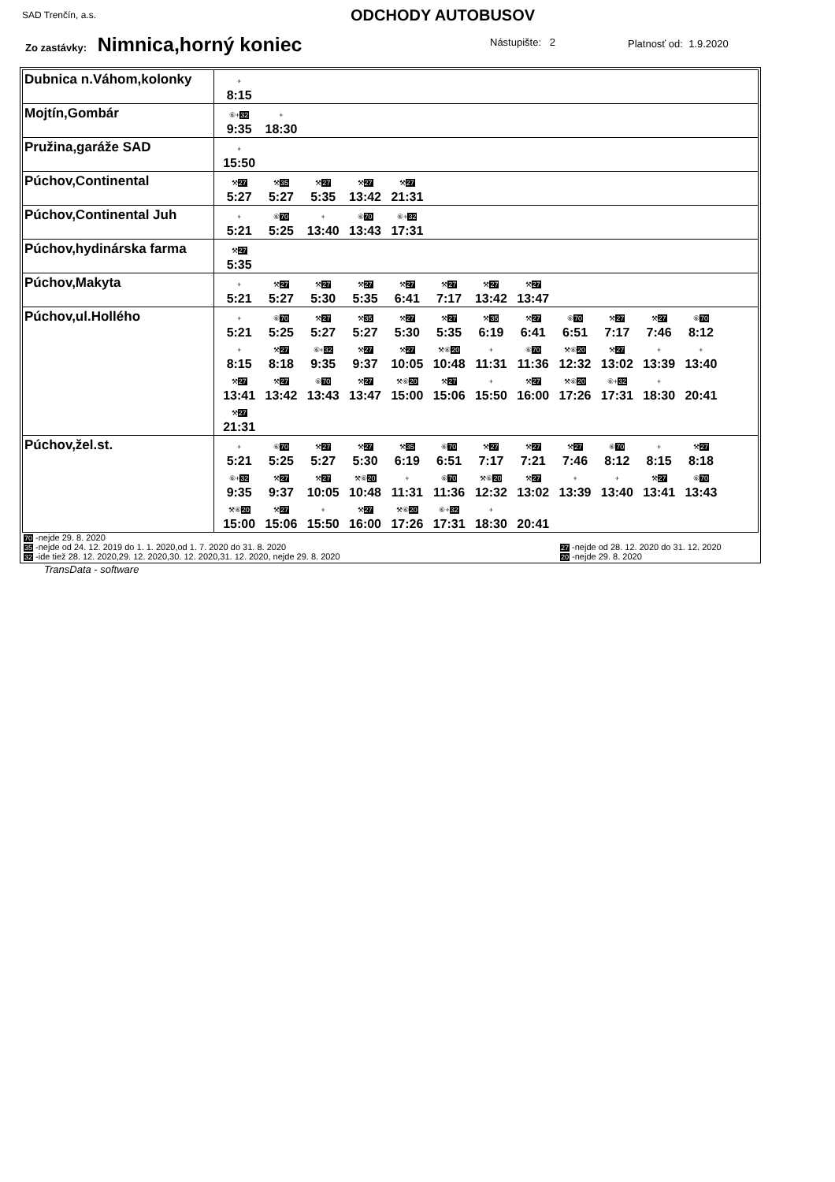SAD Trenčín, a.s. ODCHODY AUTOBUSOV
Zo zastávky: Nimnica,horný koniec
Nástupište: 2 Platnosť od: 1.9.2020
| Dubnica n.Váhom,kolonky | + 8:15 |
| Mojtín,Gombár | ⑥+ 32 9:35 + 18:30 |
| Pružina,garáže SAD | + 15:50 |
| Púchov,Continental | ⚒ 27 5:27 ⚒ 35 5:27 ⚒ 27 5:35 ⚒ 27 13:42 ⚒ 27 21:31 |
| Púchov,Continental Juh | + 5:21 ⑥ 70 5:25 + 13:40 ⑥ 70 13:43 ⑥+ 32 17:31 |
| Púchov,hydinárska farma | ⚒ 27 5:35 |
| Púchov,Makyta | + 5:21 ⚒ 27 5:27 ⚒ 27 5:30 ⚒ 27 5:35 ⚒ 27 6:41 ⚒ 27 7:17 ⚒ 27 13:42 ⚒ 27 13:47 |
| Púchov,ul.Hollého | + 5:21 ⑥ 70 5:25 ⚒ 27 5:27 ⚒ 35 5:27 ⚒ 27 5:30 ⚒ 27 5:35 ⚒ 35 6:19 ⚒ 27 6:41 ⑥ 70 6:51 ⚒ 27 7:17 ⚒ 27 7:46 ⑥ 70 8:12 + 8:15 ⚒ 27 8:18 ⑥+ 32 9:35 ⚒ 27 9:37 ⚒ 27 10:05 ⚒⑥ 20 10:48 + 11:31 ⑥ 70 11:36 ⚒⑥ 20 12:32 ⚒ 27 13:02 + 13:39 + 13:40 ⚒ 27 13:41 ⚒ 27 13:42 ⑥ 70 13:43 ⚒ 27 13:47 ⚒⑥ 20 15:00 ⚒ 27 15:06 + 15:50 ⚒ 27 16:00 ⚒⑥ 20 17:26 ⑥+ 32 17:31 + 18:30 20:41 ⚒ 27 21:31 |
| Púchov,žel.st. | + 5:21 ⑥ 70 5:25 ⚒ 27 5:27 ⚒ 27 5:30 ⚒ 35 6:19 ⑥ 70 6:51 ⚒ 27 7:17 ⚒ 27 7:21 ⚒ 27 7:46 ⑥ 70 8:12 + 8:15 ⚒ 27 8:18 ⑥+ 32 9:35 ⚒ 27 9:37 ⚒ 27 10:05 ⚒⑥ 20 10:48 + 11:31 ⑥ 70 11:36 ⚒⑥ 20 12:32 ⚒ 27 13:02 + 13:39 + 13:40 ⚒ 27 13:41 ⑥ 70 13:43 ⚒⑥ 20 15:00 ⚒ 27 15:06 + 15:50 ⚒ 27 16:00 ⚒⑥ 20 17:26 ⑥+ 32 17:31 + 18:30 20:41 |
70 -nejde 29. 8. 2020
35 -nejde od 24. 12. 2019 do 1. 1. 2020,od 1. 7. 2020 do 31. 8. 2020
32 -ide tiež 28. 12. 2020,29. 12. 2020,30. 12. 2020,31. 12. 2020, nejde 29. 8. 2020
27 -nejde od 28. 12. 2020 do 31. 12. 2020
20 -nejde 29. 8. 2020
TransData - software